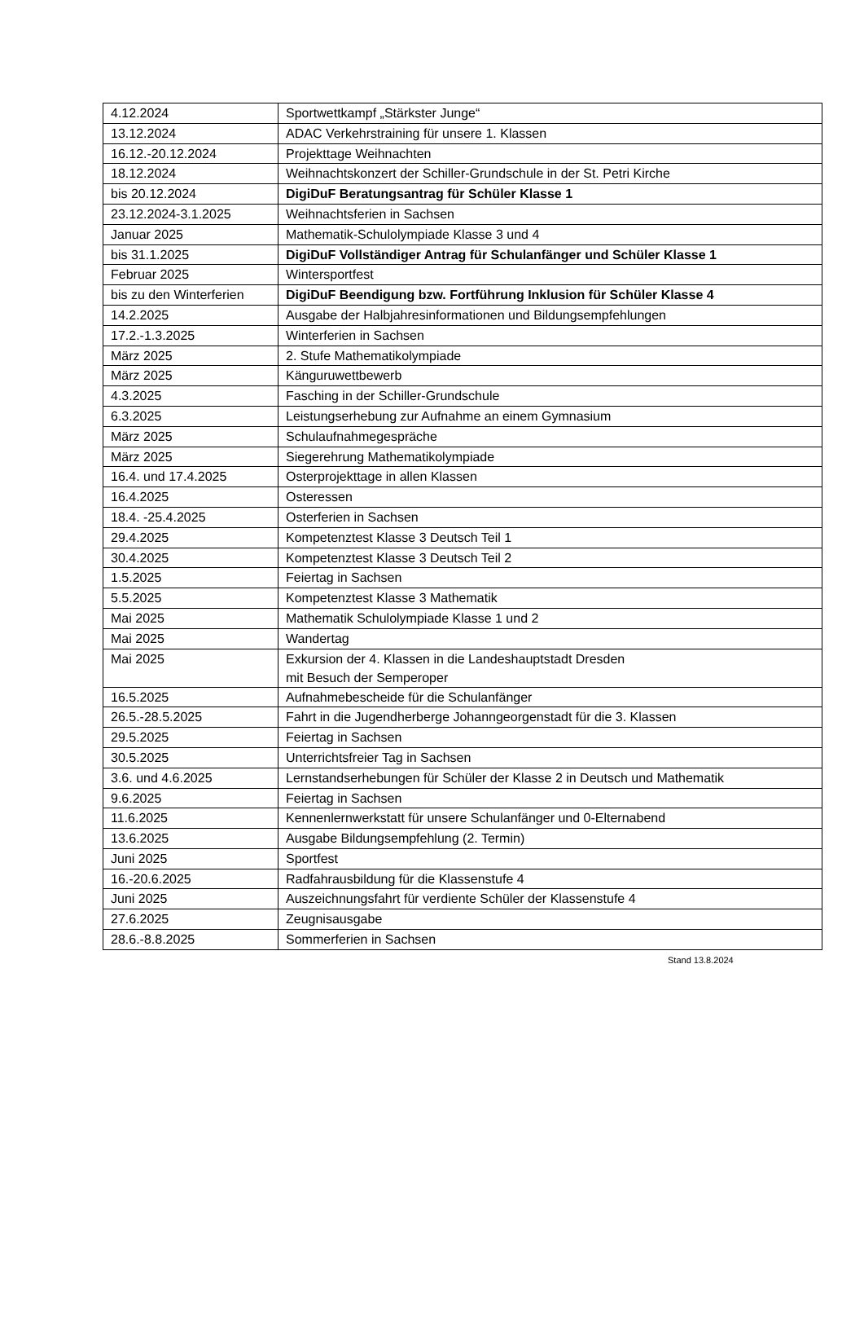| 4.12.2024 | Sportwettkampf „Stärkster Junge“ |
| 13.12.2024 | ADAC Verkehrstraining für unsere 1. Klassen |
| 16.12.-20.12.2024 | Projekttage Weihnachten |
| 18.12.2024 | Weihnachtskonzert der Schiller-Grundschule in der St. Petri Kirche |
| bis 20.12.2024 | DigiDuF Beratungsantrag für Schüler Klasse 1 |
| 23.12.2024-3.1.2025 | Weihnachtsferien in Sachsen |
| Januar 2025 | Mathematik-Schulolympiade Klasse 3 und 4 |
| bis 31.1.2025 | DigiDuF Vollständiger Antrag für Schulanfänger und Schüler Klasse 1 |
| Februar 2025 | Wintersportfest |
| bis zu den Winterferien | DigiDuF Beendigung bzw. Fortführung Inklusion für Schüler Klasse 4 |
| 14.2.2025 | Ausgabe der Halbjahresinformationen und Bildungsempfehlungen |
| 17.2.-1.3.2025 | Winterferien in Sachsen |
| März 2025 | 2. Stufe Mathematikolympiade |
| März 2025 | Känguruwettbewerb |
| 4.3.2025 | Fasching in der Schiller-Grundschule |
| 6.3.2025 | Leistungserhebung zur Aufnahme an einem Gymnasium |
| März 2025 | Schulaufnahmegespräche |
| März 2025 | Siegerehrung Mathematikolympiade |
| 16.4. und 17.4.2025 | Osterprojekttage in allen Klassen |
| 16.4.2025 | Osteressen |
| 18.4. -25.4.2025 | Osterferien in Sachsen |
| 29.4.2025 | Kompetenztest Klasse 3 Deutsch Teil 1 |
| 30.4.2025 | Kompetenztest Klasse 3 Deutsch Teil 2 |
| 1.5.2025 | Feiertag in Sachsen |
| 5.5.2025 | Kompetenztest Klasse 3 Mathematik |
| Mai 2025 | Mathematik Schulolympiade Klasse 1 und 2 |
| Mai 2025 | Wandertag |
| Mai 2025 | Exkursion der 4. Klassen in die Landeshauptstadt Dresden mit Besuch der Semperoper |
| 16.5.2025 | Aufnahmebescheide für die Schulanfänger |
| 26.5.-28.5.2025 | Fahrt in die Jugendherberge Johanngeorgenstadt für die 3. Klassen |
| 29.5.2025 | Feiertag in Sachsen |
| 30.5.2025 | Unterrichtsfreier Tag in Sachsen |
| 3.6. und 4.6.2025 | Lernstandserhebungen für Schüler der Klasse 2 in Deutsch und Mathematik |
| 9.6.2025 | Feiertag in Sachsen |
| 11.6.2025 | Kennenlernwerkstatt für unsere Schulanfänger und 0-Elternabend |
| 13.6.2025 | Ausgabe Bildungsempfehlung (2. Termin) |
| Juni 2025 | Sportfest |
| 16.-20.6.2025 | Radfahrausbildung für die Klassenstufe 4 |
| Juni 2025 | Auszeichnungsfahrt für verdiente Schüler der Klassenstufe 4 |
| 27.6.2025 | Zeugnisausgabe |
| 28.6.-8.8.2025 | Sommerferien in Sachsen |
Stand 13.8.2024